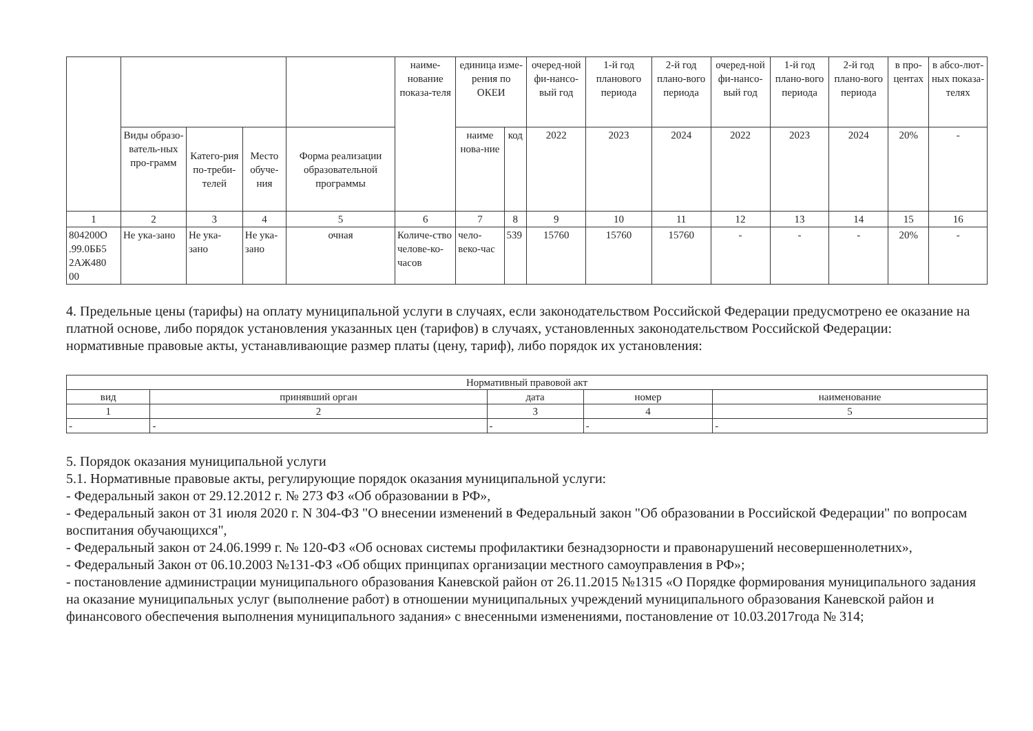| | | | | | наиме-нование показа-теля | единица изме-рения по ОКЕИ | | очеред-ной фи-нансо-вый год | 1-й год планового периода | 2-й год плано-вого периода | очеред-ной фи-нансо-вый год | 1-й год плано-вого периода | 2-й год плано-вого периода | в про-центах | в абсо-лют-ных показа-телях |
| | Виды образо-ватель-ных про-грамм | Катего-рия по-треби-телей | Место обуче-ния | Форма реализации образовательной программы | | наиме нова-ние | код | 2022 | 2023 | 2024 | 2022 | 2023 | 2024 | 20% | - |
| 1 | 2 | 3 | 4 | 5 | 6 | 7 | 8 | 9 | 10 | 11 | 12 | 13 | 14 | 15 | 16 |
| 804200О .99.0ББ5 2АЖ480 00 | Не ука-зано | Не ука-зано | Не ука-зано | очная | Количе-ство челове-ко-часов | чело-веко-час | 539 | 15760 | 15760 | 15760 | - | - | - | 20% | - |
4. Предельные цены (тарифы) на оплату муниципальной услуги в случаях, если законодательством Российской Федерации предусмотрено ее оказание на платной основе, либо порядок установления указанных цен (тарифов) в случаях, установленных законодательством Российской Федерации:
нормативные правовые акты, устанавливающие размер платы (цену, тариф), либо порядок их установления:
| Нормативный правовой акт | | | | |
| вид | принявший орган | дата | номер | наименование |
| 1 | 2 | 3 | 4 | 5 |
| - | - | - | - | - |
5. Порядок оказания муниципальной услуги
5.1. Нормативные правовые акты, регулирующие порядок оказания муниципальной услуги:
- Федеральный закон от 29.12.2012 г. № 273 ФЗ «Об образовании в РФ»,
- Федеральный закон от 31 июля 2020 г. N 304-ФЗ "О внесении изменений в Федеральный закон "Об образовании в Российской Федерации" по вопросам воспитания обучающихся",
- Федеральный закон от 24.06.1999 г. № 120-ФЗ «Об основах системы профилактики безнадзорности и правонарушений несовершеннолетних»,
- Федеральный Закон от 06.10.2003 №131-ФЗ «Об общих принципах организации местного самоуправления в РФ»;
- постановление администрации муниципального образования Каневской район от 26.11.2015 №1315 «О Порядке формирования муниципального задания на оказание муниципальных услуг (выполнение работ) в отношении муниципальных учреждений муниципального образования Каневской район и финансового обеспечения выполнения муниципального задания» с внесенными изменениями, постановление от 10.03.2017года № 314;